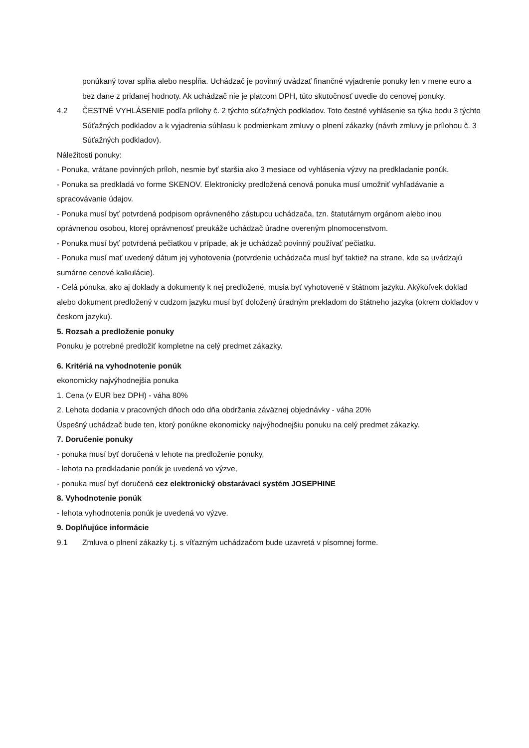ponúkaný tovar spĺňa alebo nespĺňa. Uchádzač je povinný uvádzať finančné vyjadrenie ponuky len v mene euro a bez dane z pridanej hodnoty. Ak uchádzač nie je platcom DPH, túto skutočnosť uvedie do cenovej ponuky.
4.2 ČESTNÉ VYHLÁSENIE podľa prílohy č. 2 týchto súťažných podkladov. Toto čestné vyhlásenie sa týka bodu 3 týchto Súťažných podkladov a k vyjadrenia súhlasu k podmienkam zmluvy o plnení zákazky (návrh zmluvy je prílohou č. 3 Súťažných podkladov).
Náležitosti ponuky:
- Ponuka, vrátane povinných príloh, nesmie byť staršia ako 3 mesiace od vyhlásenia výzvy na predkladanie ponúk.
- Ponuka sa predkladá vo forme SKENOV. Elektronicky predložená cenová ponuka musí umožniť vyhľadávanie a spracovávanie údajov.
- Ponuka musí byť potvrdená podpisom oprávneného zástupcu uchádzača, tzn. štatutárnym orgánom alebo inou oprávnenou osobou, ktorej oprávnenosť preukáže uchádzač úradne overeným plnomocenstvom.
- Ponuka musí byť potvrdená pečiatkou v prípade, ak je uchádzač povinný používať pečiatku.
- Ponuka musí mať uvedený dátum jej vyhotovenia (potvrdenie uchádzača musí byť taktiež na strane, kde sa uvádzajú sumárne cenové kalkulácie).
- Celá ponuka, ako aj doklady a dokumenty k nej predložené, musia byť vyhotovené v štátnom jazyku. Akýkoľvek doklad alebo dokument predložený v cudzom jazyku musí byť doložený úradným prekladom do štátneho jazyka (okrem dokladov v českom jazyku).
5. Rozsah a predloženie ponuky
Ponuku je potrebné predložiť kompletne na celý predmet zákazky.
6. Kritériá na vyhodnotenie ponúk
ekonomicky najvýhodnejšia ponuka
1. Cena (v EUR bez DPH) - váha 80%
2. Lehota dodania v pracovných dňoch odo dňa obdržania záväznej objednávky - váha 20%
Úspešný uchádzač bude ten, ktorý ponúkne ekonomicky najvýhodnejšiu ponuku na celý predmet zákazky.
7. Doručenie ponuky
- ponuka musí byť doručená v lehote na predloženie ponuky,
- lehota na predkladanie ponúk je uvedená vo výzve,
- ponuka musí byť doručená cez elektronický obstarávací systém JOSEPHINE
8. Vyhodnotenie ponúk
- lehota vyhodnotenia ponúk je uvedená vo výzve.
9. Doplňujúce informácie
9.1 Zmluva o plnení zákazky t.j. s víťazným uchádzačom bude uzavretá v písomnej forme.